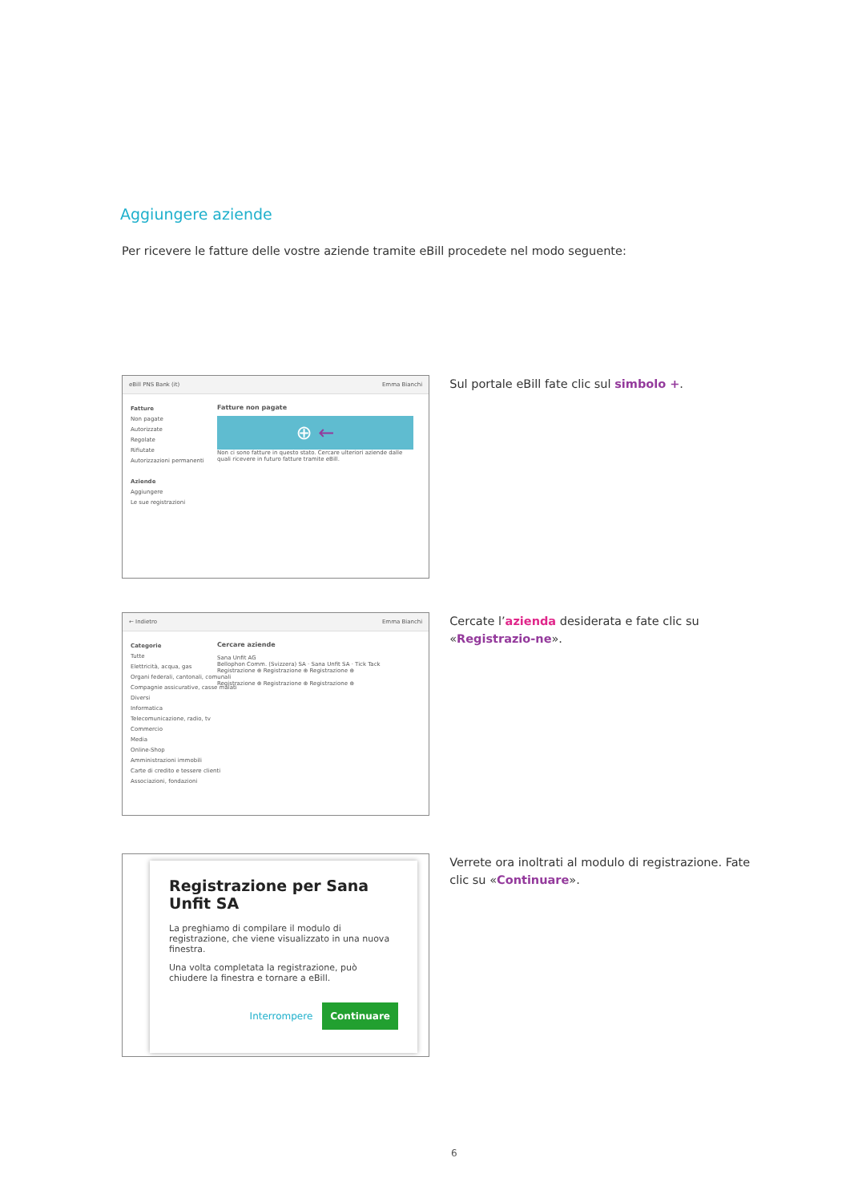Aggiungere aziende
Per ricevere le fatture delle vostre aziende tramite eBill procedete nel modo seguente:
eBill PNS Bank (it) Emma Bianchi
Fatture
Non pagate
Autorizzate
Regolate
Rifiutate
Autorizzazioni permanenti
Aziende
Aggiungere
Le sue registrazioni
Fatture non pagate
⊕ ←
Non ci sono fatture in questo stato. Cercare ulteriori aziende dalle quali ricevere in futuro fatture tramite eBill.
Sul portale eBill fate clic sul simbolo +.
← Indietro Emma Bianchi
Categorie
Tutte
Elettricità, acqua, gas
Organi federali, cantonali, comunali
Compagnie assicurative, casse malati
Diversi
Informatica
Telecomunicazione, radio, tv
Commercio
Media
Online-Shop
Amministrazioni immobili
Carte di credito e tessere clienti
Associazioni, fondazioni
Cercare aziende
Sana Unfit AG
Bellophon Comm. (Svizzera) SA · Sana Unfit SA · Tick Tack
Registrazione ⊕ Registrazione ⊕ Registrazione ⊕
Registrazione ⊕ Registrazione ⊕ Registrazione ⊕
Cercate l’azienda desiderata e fate clic su «Registrazio-ne».
Registrazione per Sana Unfit SA
La preghiamo di compilare il modulo di registrazione, che viene visualizzato in una nuova finestra.
Una volta completata la registrazione, può chiudere la finestra e tornare a eBill.
Interrompere Continuare
Verrete ora inoltrati al modulo di registrazione. Fate clic su «Continuare».
6